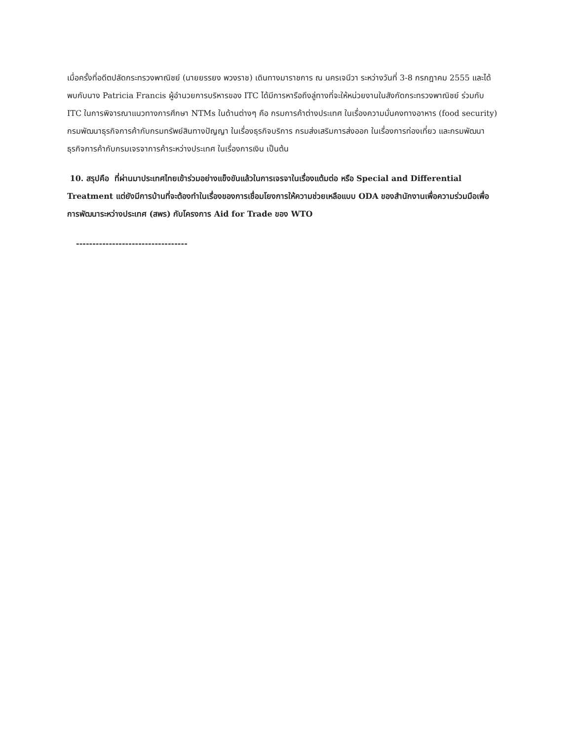เมื่อครั้งที่อดีตปลัดกระทรวงพาณิชย์ (นายยรรยง พวงราช) เดินทางมาราชการ ณ นครเจนีวา ระหว่างวันที่ 3-8 กรกฎาคม 2555 และได้พบกับนาง Patricia Francis ผู้อำนวยการบริหารของ ITC ได้มีการหารือถึงลู่ทางที่จะให้หน่วยงานในสังกัดกระทรวงพาณิชย์ ร่วมกับ ITC ในการพิจารณาแนวทางการศึกษา NTMs ในด้านต่างๆ คือ กรมการค้าต่างประเทศ ในเรื่องความมั่นคงทางอาหาร (food security) กรมพัฒนาธุรกิจการค้ากับกรมทรัพย์สินทางปัญญา ในเรื่องธุรกิจบริการ กรมส่งเสริมการส่งออก ในเรื่องการท่องเที่ยว และกรมพัฒนาธุรกิจการค้ากับกรมเจรจาการค้าระหว่างประเทศ ในเรื่องการเงิน เป็นต้น
10. สรุปคือ ที่ผ่านมาประเทศไทยเข้าร่วมอย่างแข็งขันแล้วในการเจรจาในเรื่องแต้มต่อ หรือ Special and Differential Treatment แต่ยังมีการบ้านที่จะต้องทำในเรื่องของการเชื่อมโยงการให้ความช่วยเหลือแบบ ODA ของสำนักงานเพื่อความร่วมมือเพื่อการพัฒนาระหว่างประเทศ (สพร) กับโครงการ Aid for Trade ของ WTO
----------------------------------